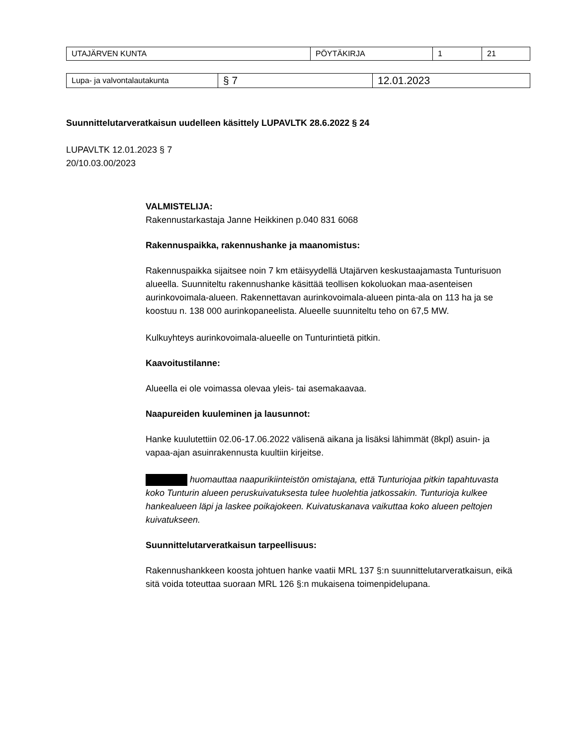| UTAJÄRVEN KUNTA | PÖYTÄKIRJA | 1 | 21 |
| Lupa- ja valvontalautakunta | § 7 | 12.01.2023 |
Suunnittelutarveratkaisun uudelleen käsittely LUPAVLTK 28.6.2022 § 24
LUPAVLTK 12.01.2023 § 7
20/10.03.00/2023
VALMISTELIJA:
Rakennustarkastaja Janne Heikkinen p.040 831 6068
Rakennuspaikka, rakennushanke ja maanomistus:
Rakennuspaikka sijaitsee noin 7 km etäisyydellä Utajärven keskustaajamasta Tunturisuon alueella. Suunniteltu rakennushanke käsittää teollisen kokoluokan maa-asenteisen aurinkovoimala-alueen. Rakennettavan aurinkovoimala-alueen pinta-ala on 113 ha ja se koostuu n. 138 000 aurinkopaneelista. Alueelle suunniteltu teho on 67,5 MW.
Kulkuyhteys aurinkovoimala-alueelle on Tunturintietä pitkin.
Kaavoitustilanne:
Alueella ei ole voimassa olevaa yleis- tai asemakaavaa.
Naapureiden kuuleminen ja lausunnot:
Hanke kuulutettiin 02.06-17.06.2022 välisenä aikana ja lisäksi lähimmät (8kpl) asuin- ja vapaa-ajan asuinrakennusta kuultiin kirjeitse.
huomauttaa naapurikiinteistön omistajana, että Tunturiojaa pitkin tapahtuvasta koko Tunturin alueen peruskuivatuksesta tulee huolehtia jatkossakin. Tunturioja kulkee hankealueen läpi ja laskee poikajokeen. Kuivatuskanava vaikuttaa koko alueen peltojen kuivatukseen.
Suunnittelutarveratkaisun tarpeellisuus:
Rakennushankkeen koosta johtuen hanke vaatii MRL 137 §:n suunnittelutarveratkaisun, eikä sitä voida toteuttaa suoraan MRL 126 §:n mukaisena toimenpidelupana.